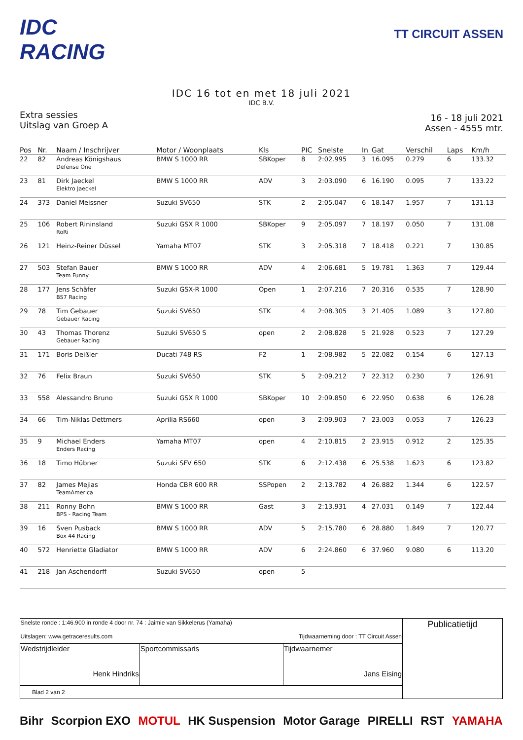IDC RACING
TT CIRCUIT ASSEN
IDC 16 tot en met 18 juli 2021
IDC B.V.
Extra sessies
Uitslag van Groep A
16 - 18 juli 2021
Assen - 4555 mtr.
| Pos | Nr. | Naam / Inschrijver | Motor / Woonplaats | Kls | PIC | Snelste | In | Gat | Verschil | Laps | Km/h |
| --- | --- | --- | --- | --- | --- | --- | --- | --- | --- | --- | --- |
| 22 | 82 | Andreas Königshaus Defense One | BMW S 1000 RR | SBKoper | 8 | 2:02.995 | 3 | 16.095 | 0.279 | 6 | 133.32 |
| 23 | 81 | Dirk Jaeckel Elektro Jaeckel | BMW S 1000 RR | ADV | 3 | 2:03.090 | 6 | 16.190 | 0.095 | 7 | 133.22 |
| 24 | 373 | Daniel Meissner | Suzuki SV650 | STK | 2 | 2:05.047 | 6 | 18.147 | 1.957 | 7 | 131.13 |
| 25 | 106 | Robert Rininsland RoRi | Suzuki GSX R 1000 | SBKoper | 9 | 2:05.097 | 7 | 18.197 | 0.050 | 7 | 131.08 |
| 26 | 121 | Heinz-Reiner Düssel | Yamaha MT07 | STK | 3 | 2:05.318 | 7 | 18.418 | 0.221 | 7 | 130.85 |
| 27 | 503 | Stefan Bauer Team Funny | BMW S 1000 RR | ADV | 4 | 2:06.681 | 5 | 19.781 | 1.363 | 7 | 129.44 |
| 28 | 177 | Jens Schäfer BS7 Racing | Suzuki GSX-R 1000 | Open | 1 | 2:07.216 | 7 | 20.316 | 0.535 | 7 | 128.90 |
| 29 | 78 | Tim Gebauer Gebauer Racing | Suzuki SV650 | STK | 4 | 2:08.305 | 3 | 21.405 | 1.089 | 3 | 127.80 |
| 30 | 43 | Thomas Thorenz Gebauer Racing | Suzuki SV650 S | open | 2 | 2:08.828 | 5 | 21.928 | 0.523 | 7 | 127.29 |
| 31 | 171 | Boris Deißler | Ducati 748 RS | F2 | 1 | 2:08.982 | 5 | 22.082 | 0.154 | 6 | 127.13 |
| 32 | 76 | Felix Braun | Suzuki SV650 | STK | 5 | 2:09.212 | 7 | 22.312 | 0.230 | 7 | 126.91 |
| 33 | 558 | Alessandro Bruno | Suzuki GSX R 1000 | SBKoper | 10 | 2:09.850 | 6 | 22.950 | 0.638 | 6 | 126.28 |
| 34 | 66 | Tim-Niklas Dettmers | Aprilia RS660 | open | 3 | 2:09.903 | 7 | 23.003 | 0.053 | 7 | 126.23 |
| 35 | 9 | Michael Enders Enders Racing | Yamaha MT07 | open | 4 | 2:10.815 | 2 | 23.915 | 0.912 | 2 | 125.35 |
| 36 | 18 | Timo Hübner | Suzuki SFV 650 | STK | 6 | 2:12.438 | 6 | 25.538 | 1.623 | 6 | 123.82 |
| 37 | 82 | James Mejias TeamAmerica | Honda CBR 600 RR | SSPopen | 2 | 2:13.782 | 4 | 26.882 | 1.344 | 6 | 122.57 |
| 38 | 211 | Ronny Bohn BPS - Racing Team | BMW S 1000 RR | Gast | 3 | 2:13.931 | 4 | 27.031 | 0.149 | 7 | 122.44 |
| 39 | 16 | Sven Pusback Box 44 Racing | BMW S 1000 RR | ADV | 5 | 2:15.780 | 6 | 28.880 | 1.849 | 7 | 120.77 |
| 40 | 572 | Henriette Gladiator | BMW S 1000 RR | ADV | 6 | 2:24.860 | 6 | 37.960 | 9.080 | 6 | 113.20 |
| 41 | 218 | Jan Aschendorff | Suzuki SV650 | open | 5 | | | | | | |
| Snelste ronde : 1:46.900 in ronde 4 door nr. 74 : Jaimie van Sikkelerus (Yamaha) Uitslagen: www.getraceresults.com Tijdwaarneming door : TT Circuit Assen | | | Publicatietijd |
| Wedstrijdleider Henk Hindriks | Sportcommissaris | Tijdwaarnemer Jans Eising | |
| Blad 2 van 2 | | | |
Bihr Scorpion EXO MOTUL HK Suspension Motor Garage PIRELLI RST YAMAHA